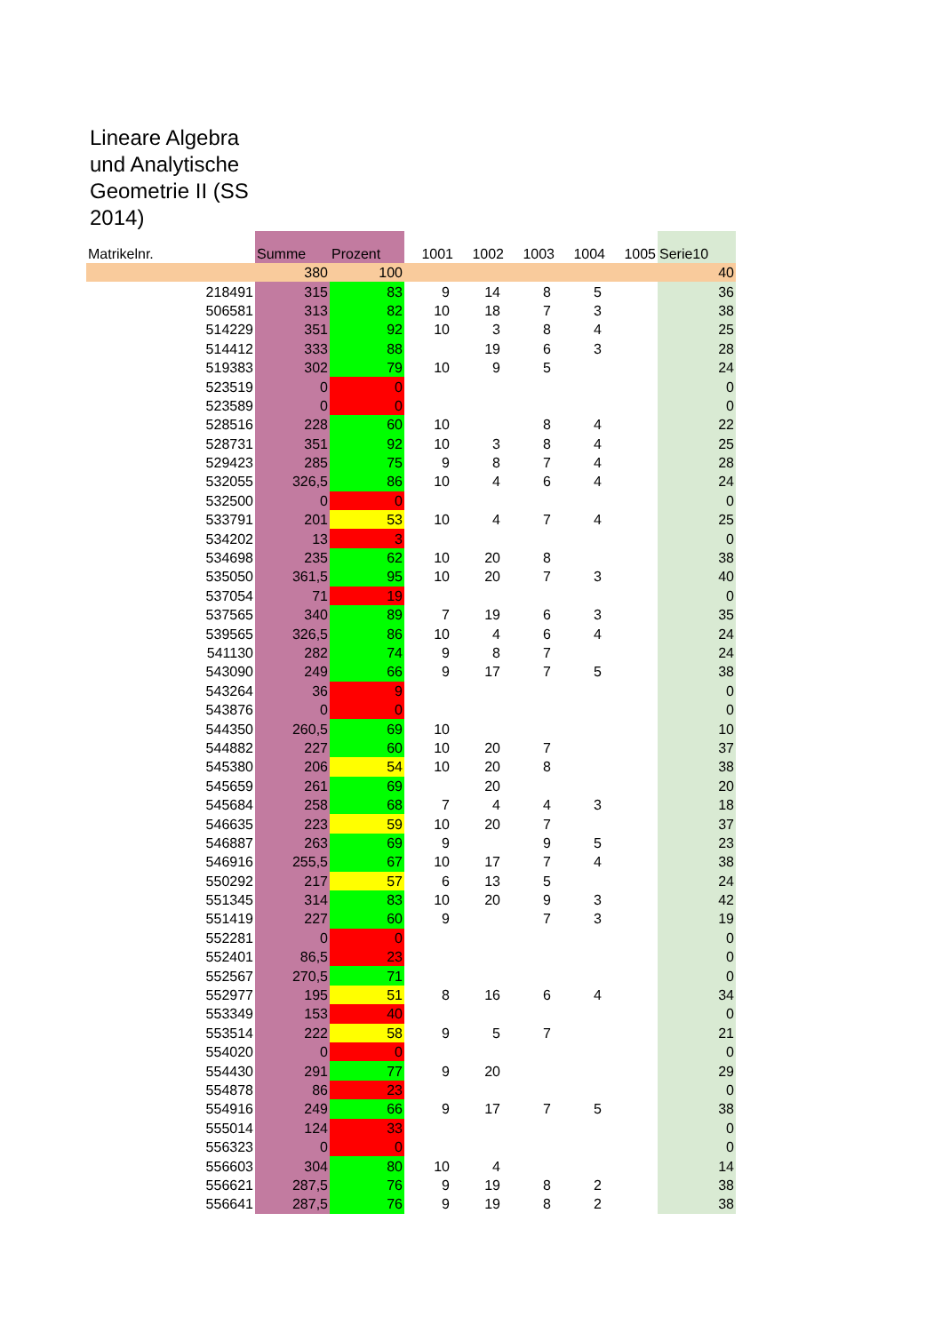Lineare Algebra und Analytische Geometrie II (SS 2014)
| Matrikelnr. | Summe | Prozent | 1001 | 1002 | 1003 | 1004 | 1005 | Serie10 |
| --- | --- | --- | --- | --- | --- | --- | --- | --- |
| | 380 | 100 | | | | | | 40 |
| 218491 | 315 | 83 | 9 | 14 | 8 | 5 | | 36 |
| 506581 | 313 | 82 | 10 | 18 | 7 | 3 | | 38 |
| 514229 | 351 | 92 | 10 | 3 | 8 | 4 | | 25 |
| 514412 | 333 | 88 | | 19 | 6 | 3 | | 28 |
| 519383 | 302 | 79 | 10 | 9 | 5 | | | 24 |
| 523519 | 0 | 0 | | | | | | 0 |
| 523589 | 0 | 0 | | | | | | 0 |
| 528516 | 228 | 60 | 10 | | 8 | 4 | | 22 |
| 528731 | 351 | 92 | 10 | 3 | 8 | 4 | | 25 |
| 529423 | 285 | 75 | 9 | 8 | 7 | 4 | | 28 |
| 532055 | 326,5 | 86 | 10 | 4 | 6 | 4 | | 24 |
| 532500 | 0 | 0 | | | | | | 0 |
| 533791 | 201 | 53 | 10 | 4 | 7 | 4 | | 25 |
| 534202 | 13 | 3 | | | | | | 0 |
| 534698 | 235 | 62 | 10 | 20 | 8 | | | 38 |
| 535050 | 361,5 | 95 | 10 | 20 | 7 | 3 | | 40 |
| 537054 | 71 | 19 | | | | | | 0 |
| 537565 | 340 | 89 | 7 | 19 | 6 | 3 | | 35 |
| 539565 | 326,5 | 86 | 10 | 4 | 6 | 4 | | 24 |
| 541130 | 282 | 74 | 9 | 8 | 7 | | | 24 |
| 543090 | 249 | 66 | 9 | 17 | 7 | 5 | | 38 |
| 543264 | 36 | 9 | | | | | | 0 |
| 543876 | 0 | 0 | | | | | | 0 |
| 544350 | 260,5 | 69 | 10 | | | | | 10 |
| 544882 | 227 | 60 | 10 | 20 | 7 | | | 37 |
| 545380 | 206 | 54 | 10 | 20 | 8 | | | 38 |
| 545659 | 261 | 69 | | 20 | | | | 20 |
| 545684 | 258 | 68 | 7 | 4 | 4 | 3 | | 18 |
| 546635 | 223 | 59 | 10 | 20 | 7 | | | 37 |
| 546887 | 263 | 69 | 9 | | 9 | 5 | | 23 |
| 546916 | 255,5 | 67 | 10 | 17 | 7 | 4 | | 38 |
| 550292 | 217 | 57 | 6 | 13 | 5 | | | 24 |
| 551345 | 314 | 83 | 10 | 20 | 9 | 3 | | 42 |
| 551419 | 227 | 60 | 9 | | 7 | 3 | | 19 |
| 552281 | 0 | 0 | | | | | | 0 |
| 552401 | 86,5 | 23 | | | | | | 0 |
| 552567 | 270,5 | 71 | | | | | | 0 |
| 552977 | 195 | 51 | 8 | 16 | 6 | 4 | | 34 |
| 553349 | 153 | 40 | | | | | | 0 |
| 553514 | 222 | 58 | 9 | 5 | 7 | | | 21 |
| 554020 | 0 | 0 | | | | | | 0 |
| 554430 | 291 | 77 | 9 | 20 | | | | 29 |
| 554878 | 86 | 23 | | | | | | 0 |
| 554916 | 249 | 66 | 9 | 17 | 7 | 5 | | 38 |
| 555014 | 124 | 33 | | | | | | 0 |
| 556323 | 0 | 0 | | | | | | 0 |
| 556603 | 304 | 80 | 10 | 4 | | | | 14 |
| 556621 | 287,5 | 76 | 9 | 19 | 8 | 2 | | 38 |
| 556641 | 287,5 | 76 | 9 | 19 | 8 | 2 | | 38 |